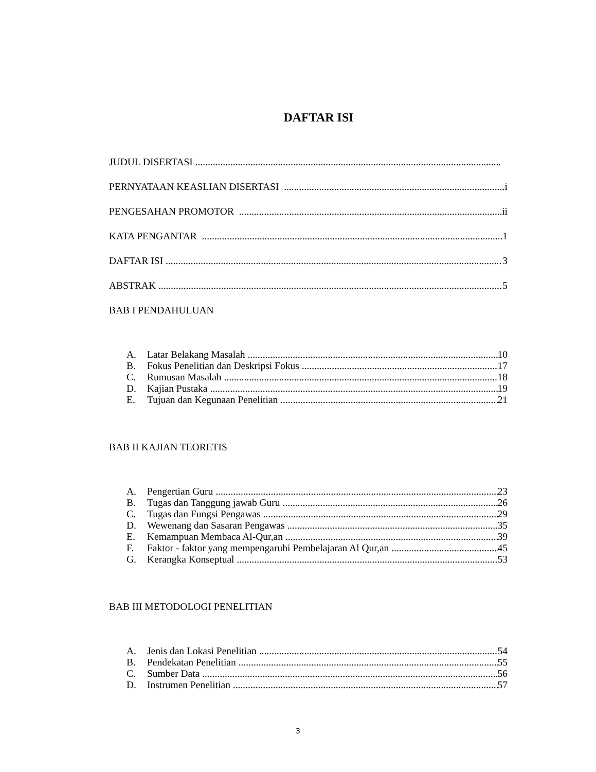DAFTAR ISI
JUDUL DISERTASI
PERNYATAAN KEASLIAN DISERTASI i
PENGESAHAN PROMOTOR ii
KATA PENGANTAR 1
DAFTAR ISI 3
ABSTRAK 5
BAB I PENDAHULUAN
A. Latar Belakang Masalah 10
B. Fokus Penelitian dan Deskripsi Fokus 17
C. Rumusan Masalah 18
D. Kajian Pustaka 19
E. Tujuan dan Kegunaan Penelitian 21
BAB II KAJIAN TEORETIS
A. Pengertian Guru 23
B. Tugas dan Tanggung jawab Guru 26
C. Tugas dan Fungsi Pengawas 29
D. Wewenang dan Sasaran Pengawas 35
E. Kemampuan Membaca Al-Qur,an 39
F. Faktor - faktor yang mempengaruhi Pembelajaran Al Qur,an 45
G. Kerangka Konseptual 53
BAB III METODOLOGI PENELITIAN
A. Jenis dan Lokasi Penelitian 54
B. Pendekatan Penelitian 55
C. Sumber Data 56
D. Instrumen Penelitian 57
3